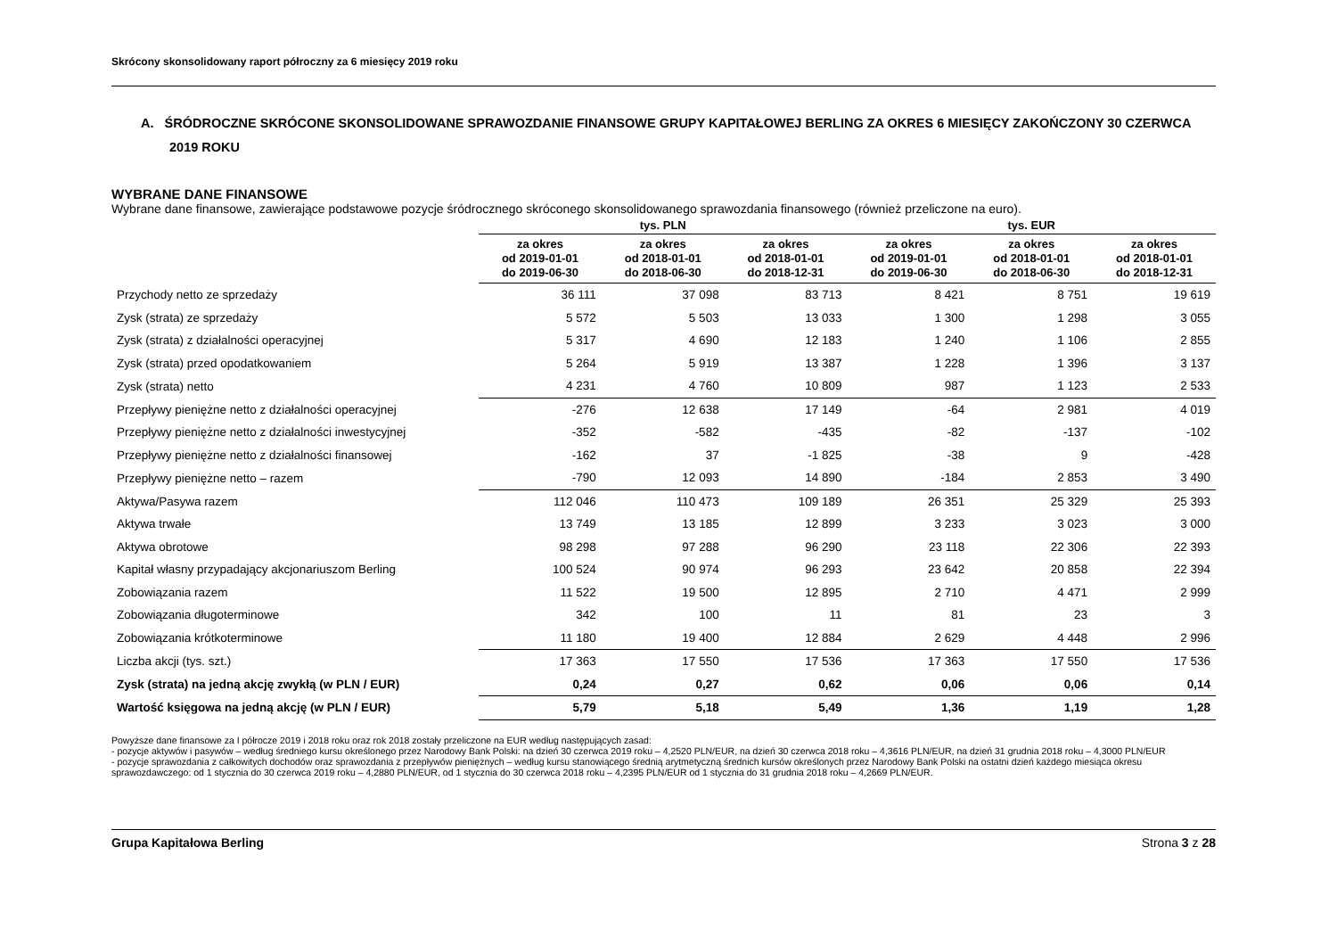Skrócony skonsolidowany raport półroczny za 6 miesięcy 2019 roku
A. ŚRÓDROCZNE SKRÓCONE SKONSOLIDOWANE SPRAWOZDANIE FINANSOWE GRUPY KAPITAŁOWEJ BERLING ZA OKRES 6 MIESIĘCY ZAKOŃCZONY 30 CZERWCA 2019 ROKU
WYBRANE DANE FINANSOWE
Wybrane dane finansowe, zawierające podstawowe pozycje śródrocznego skróconego skonsolidowanego sprawozdania finansowego (również przeliczone na euro).
| | tys. PLN | | | tys. EUR | | |
| --- | --- | --- | --- | --- | --- | --- |
| | za okres od 2019-01-01 do 2019-06-30 | za okres od 2018-01-01 do 2018-06-30 | za okres od 2018-01-01 do 2018-12-31 | za okres od 2019-01-01 do 2019-06-30 | za okres od 2018-01-01 do 2018-06-30 | za okres od 2018-01-01 do 2018-12-31 |
| Przychody netto ze sprzedaży | 36 111 | 37 098 | 83 713 | 8 421 | 8 751 | 19 619 |
| Zysk (strata) ze sprzedaży | 5 572 | 5 503 | 13 033 | 1 300 | 1 298 | 3 055 |
| Zysk (strata) z działalności operacyjnej | 5 317 | 4 690 | 12 183 | 1 240 | 1 106 | 2 855 |
| Zysk (strata) przed opodatkowaniem | 5 264 | 5 919 | 13 387 | 1 228 | 1 396 | 3 137 |
| Zysk (strata) netto | 4 231 | 4 760 | 10 809 | 987 | 1 123 | 2 533 |
| Przepływy pieniężne netto z działalności operacyjnej | -276 | 12 638 | 17 149 | -64 | 2 981 | 4 019 |
| Przepływy pieniężne netto z działalności inwestycyjnej | -352 | -582 | -435 | -82 | -137 | -102 |
| Przepływy pieniężne netto z działalności finansowej | -162 | 37 | -1 825 | -38 | 9 | -428 |
| Przepływy pieniężne netto – razem | -790 | 12 093 | 14 890 | -184 | 2 853 | 3 490 |
| Aktywa/Pasywa razem | 112 046 | 110 473 | 109 189 | 26 351 | 25 329 | 25 393 |
| Aktywa trwałe | 13 749 | 13 185 | 12 899 | 3 233 | 3 023 | 3 000 |
| Aktywa obrotowe | 98 298 | 97 288 | 96 290 | 23 118 | 22 306 | 22 393 |
| Kapitał własny przypadający akcjonariuszom Berling | 100 524 | 90 974 | 96 293 | 23 642 | 20 858 | 22 394 |
| Zobowiązania razem | 11 522 | 19 500 | 12 895 | 2 710 | 4 471 | 2 999 |
| Zobowiązania długoterminowe | 342 | 100 | 11 | 81 | 23 | 3 |
| Zobowiązania krótkoterminowe | 11 180 | 19 400 | 12 884 | 2 629 | 4 448 | 2 996 |
| Liczba akcji (tys. szt.) | 17 363 | 17 550 | 17 536 | 17 363 | 17 550 | 17 536 |
| Zysk (strata) na jedną akcję zwykłą (w PLN / EUR) | 0,24 | 0,27 | 0,62 | 0,06 | 0,06 | 0,14 |
| Wartość księgowa na jedną akcję (w PLN / EUR) | 5,79 | 5,18 | 5,49 | 1,36 | 1,19 | 1,28 |
Powyższe dane finansowe za I półrocze 2019 i 2018 roku oraz rok 2018 zostały przeliczone na EUR według następujących zasad:
- pozycje aktywów i pasywów – według średniego kursu określonego przez Narodowy Bank Polski: na dzień 30 czerwca 2019 roku – 4,2520 PLN/EUR, na dzień 30 czerwca 2018 roku – 4,3616 PLN/EUR, na dzień 31 grudnia 2018 roku – 4,3000 PLN/EUR
- pozycje sprawozdania z całkowitych dochodów oraz sprawozdania z przepływów pieniężnych – według kursu stanowiącego średnią arytmetyczną średnich kursów określonych przez Narodowy Bank Polski na ostatni dzień każdego miesiąca okresu sprawozdawczego: od 1 stycznia do 30 czerwca 2019 roku – 4,2880 PLN/EUR, od 1 stycznia do 30 czerwca 2018 roku – 4,2395 PLN/EUR od 1 stycznia do 31 grudnia 2018 roku – 4,2669 PLN/EUR.
Grupa Kapitałowa Berling Strona 3 z 28